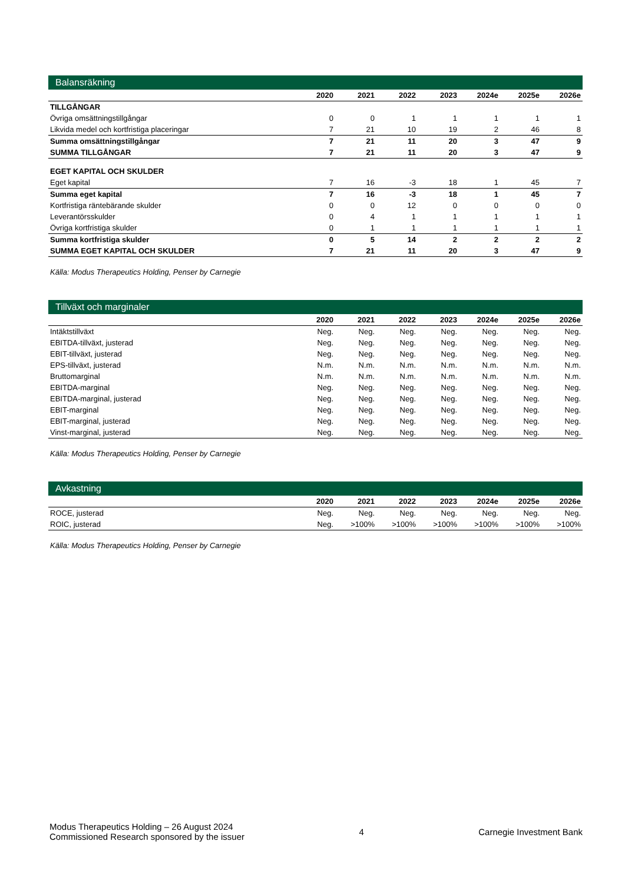Balansräkning
| | 2020 | 2021 | 2022 | 2023 | 2024e | 2025e | 2026e |
| --- | --- | --- | --- | --- | --- | --- | --- |
| TILLGÅNGAR | | | | | | | |
| Övriga omsättningstillgångar | 0 | 0 | 1 | 1 | 1 | 1 | 1 |
| Likvida medel och kortfristiga placeringar | 7 | 21 | 10 | 19 | 2 | 46 | 8 |
| Summa omsättningstillgångar | 7 | 21 | 11 | 20 | 3 | 47 | 9 |
| SUMMA TILLGÅNGAR | 7 | 21 | 11 | 20 | 3 | 47 | 9 |
| EGET KAPITAL OCH SKULDER | | | | | | | |
| Eget kapital | 7 | 16 | -3 | 18 | 1 | 45 | 7 |
| Summa eget kapital | 7 | 16 | -3 | 18 | 1 | 45 | 7 |
| Kortfristiga räntebärande skulder | 0 | 0 | 12 | 0 | 0 | 0 | 0 |
| Leverantörsskulder | 0 | 4 | 1 | 1 | 1 | 1 | 1 |
| Övriga kortfristiga skulder | 0 | 1 | 1 | 1 | 1 | 1 | 1 |
| Summa kortfristiga skulder | 0 | 5 | 14 | 2 | 2 | 2 | 2 |
| SUMMA EGET KAPITAL OCH SKULDER | 7 | 21 | 11 | 20 | 3 | 47 | 9 |
Källa: Modus Therapeutics Holding, Penser by Carnegie
Tillväxt och marginaler
| | 2020 | 2021 | 2022 | 2023 | 2024e | 2025e | 2026e |
| --- | --- | --- | --- | --- | --- | --- | --- |
| Intäktstillväxt | Neg. | Neg. | Neg. | Neg. | Neg. | Neg. | Neg. |
| EBITDA-tillväxt, justerad | Neg. | Neg. | Neg. | Neg. | Neg. | Neg. | Neg. |
| EBIT-tillväxt, justerad | Neg. | Neg. | Neg. | Neg. | Neg. | Neg. | Neg. |
| EPS-tillväxt, justerad | N.m. | N.m. | N.m. | N.m. | N.m. | N.m. | N.m. |
| Bruttomarginal | N.m. | N.m. | N.m. | N.m. | N.m. | N.m. | N.m. |
| EBITDA-marginal | Neg. | Neg. | Neg. | Neg. | Neg. | Neg. | Neg. |
| EBITDA-marginal, justerad | Neg. | Neg. | Neg. | Neg. | Neg. | Neg. | Neg. |
| EBIT-marginal | Neg. | Neg. | Neg. | Neg. | Neg. | Neg. | Neg. |
| EBIT-marginal, justerad | Neg. | Neg. | Neg. | Neg. | Neg. | Neg. | Neg. |
| Vinst-marginal, justerad | Neg. | Neg. | Neg. | Neg. | Neg. | Neg. | Neg. |
Källa: Modus Therapeutics Holding, Penser by Carnegie
Avkastning
| | 2020 | 2021 | 2022 | 2023 | 2024e | 2025e | 2026e |
| --- | --- | --- | --- | --- | --- | --- | --- |
| ROCE, justerad | Neg. | Neg. | Neg. | Neg. | Neg. | Neg. | Neg. |
| ROIC, justerad | Neg. | >100% | >100% | >100% | >100% | >100% | >100% |
Källa: Modus Therapeutics Holding, Penser by Carnegie
Modus Therapeutics Holding – 26 August 2024
Commissioned Research sponsored by the issuer
4 Carnegie Investment Bank